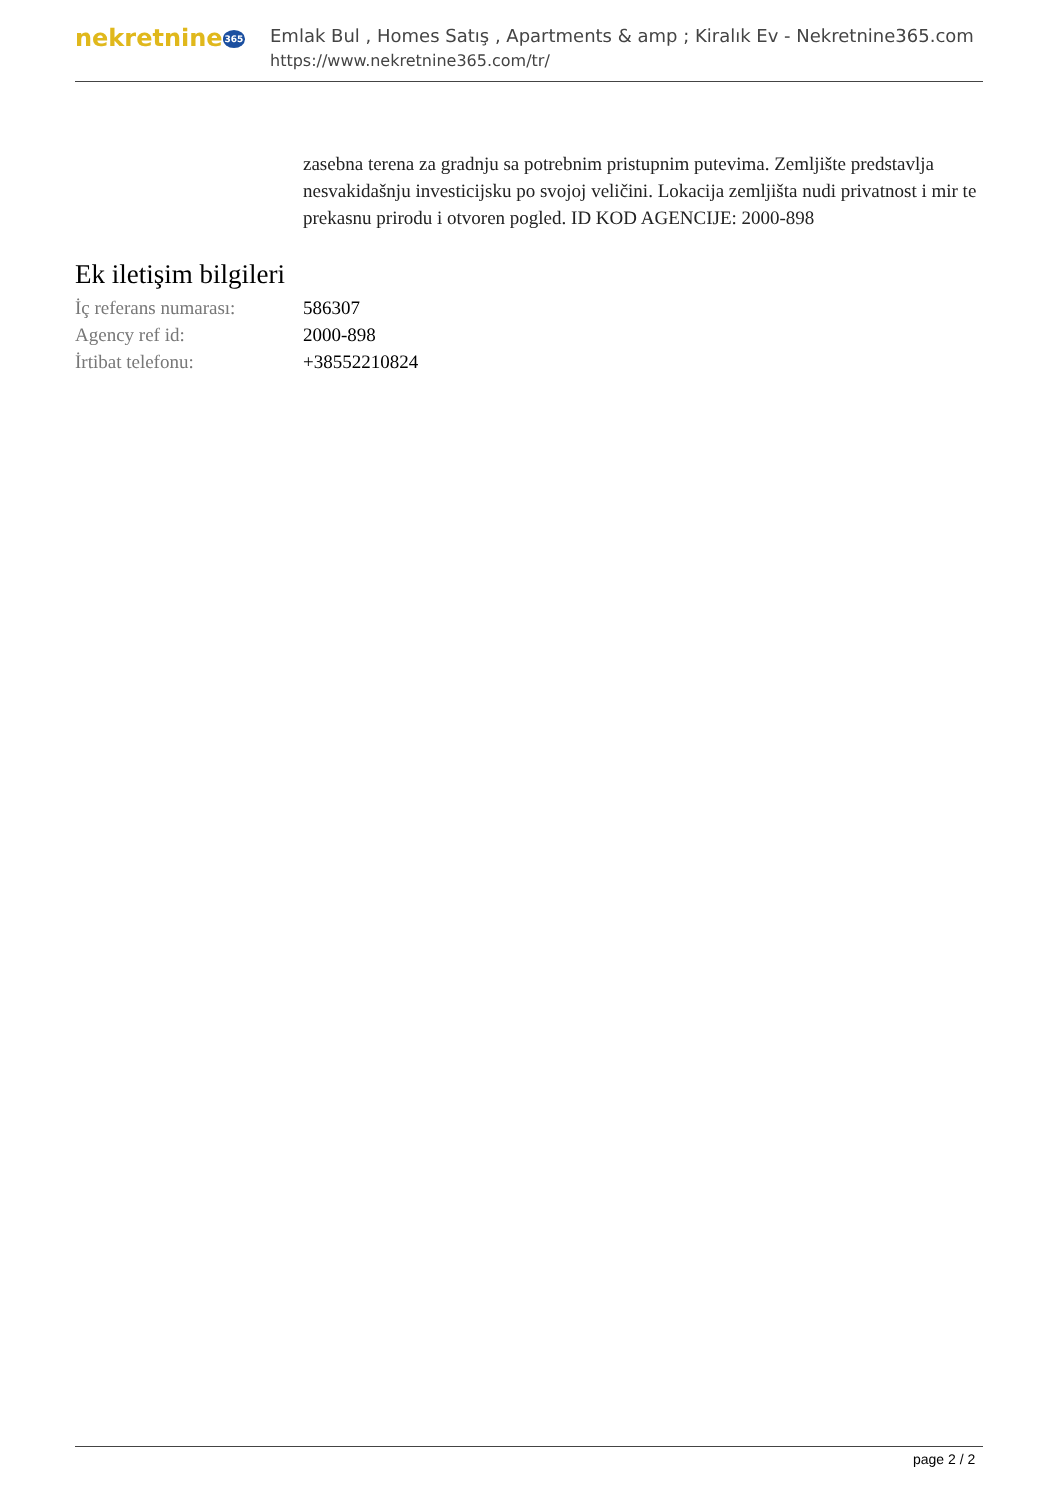nekretnine365
Emlak Bul , Homes Satış , Apartments & amp ; Kiralık Ev - Nekretnine365.com
https://www.nekretnine365.com/tr/
zasebna terena za gradnju sa potrebnim pristupnim putevima. Zemljište predstavlja nesvakidašnju investicijsku po svojoj veličini. Lokacija zemljišta nudi privatnost i mir te prekasnu prirodu i otvoren pogled. ID KOD AGENCIJE: 2000-898
Ek iletişim bilgileri
| İç referans numarası: | 586307 |
| Agency ref id: | 2000-898 |
| İrtibat telefonu: | +38552210824 |
page 2 / 2